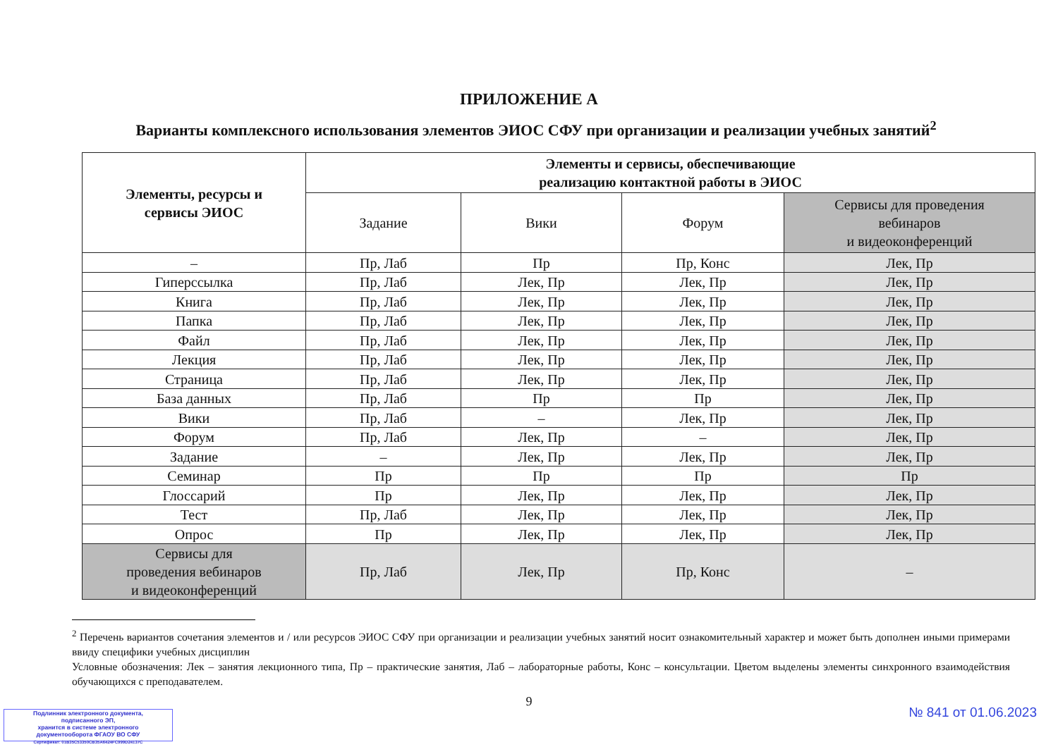ПРИЛОЖЕНИЕ А
Варианты комплексного использования элементов ЭИОС СФУ при организации и реализации учебных занятий<sup>2</sup>
| Элементы, ресурсы и сервисы ЭИОС | Элементы и сервисы, обеспечивающие реализацию контактной работы в ЭИОС | | | |
| --- | --- | --- | --- | --- |
| | Задание | Вики | Форум | Сервисы для проведения вебинаров и видеоконференций |
| – | Пр, Лаб | Пр | Пр, Конс | Лек, Пр |
| Гиперссылка | Пр, Лаб | Лек, Пр | Лек, Пр | Лек, Пр |
| Книга | Пр, Лаб | Лек, Пр | Лек, Пр | Лек, Пр |
| Папка | Пр, Лаб | Лек, Пр | Лек, Пр | Лек, Пр |
| Файл | Пр, Лаб | Лек, Пр | Лек, Пр | Лек, Пр |
| Лекция | Пр, Лаб | Лек, Пр | Лек, Пр | Лек, Пр |
| Страница | Пр, Лаб | Лек, Пр | Лек, Пр | Лек, Пр |
| База данных | Пр, Лаб | Пр | Пр | Лек, Пр |
| Вики | Пр, Лаб | – | Лек, Пр | Лек, Пр |
| Форум | Пр, Лаб | Лек, Пр | – | Лек, Пр |
| Задание | – | Лек, Пр | Лек, Пр | Лек, Пр |
| Семинар | Пр | Пр | Пр | Пр |
| Глоссарий | Пр | Лек, Пр | Лек, Пр | Лек, Пр |
| Тест | Пр, Лаб | Лек, Пр | Лек, Пр | Лек, Пр |
| Опрос | Пр | Лек, Пр | Лек, Пр | Лек, Пр |
| Сервисы для проведения вебинаров и видеоконференций | Пр, Лаб | Лек, Пр | Пр, Конс | – |
<sup>2</sup> Перечень вариантов сочетания элементов и / или ресурсов ЭИОС СФУ при организации и реализации учебных занятий носит ознакомительный характер и может быть дополнен иными примерами ввиду специфики учебных дисциплин
Условные обозначения: Лек – занятия лекционного типа, Пр – практические занятия, Лаб – лабораторные работы, Конс – консультации. Цветом выделены элементы синхронного взаимодействия обучающихся с преподавателем.
9
Подлинник электронного документа,
подписанного ЭП,
хранится в системе электронного
документооборота ФГАОУ ВО СФУ
Сертификат: 01B35C53350CB35A6424FC999D24137C
№ 841 от 01.06.2023